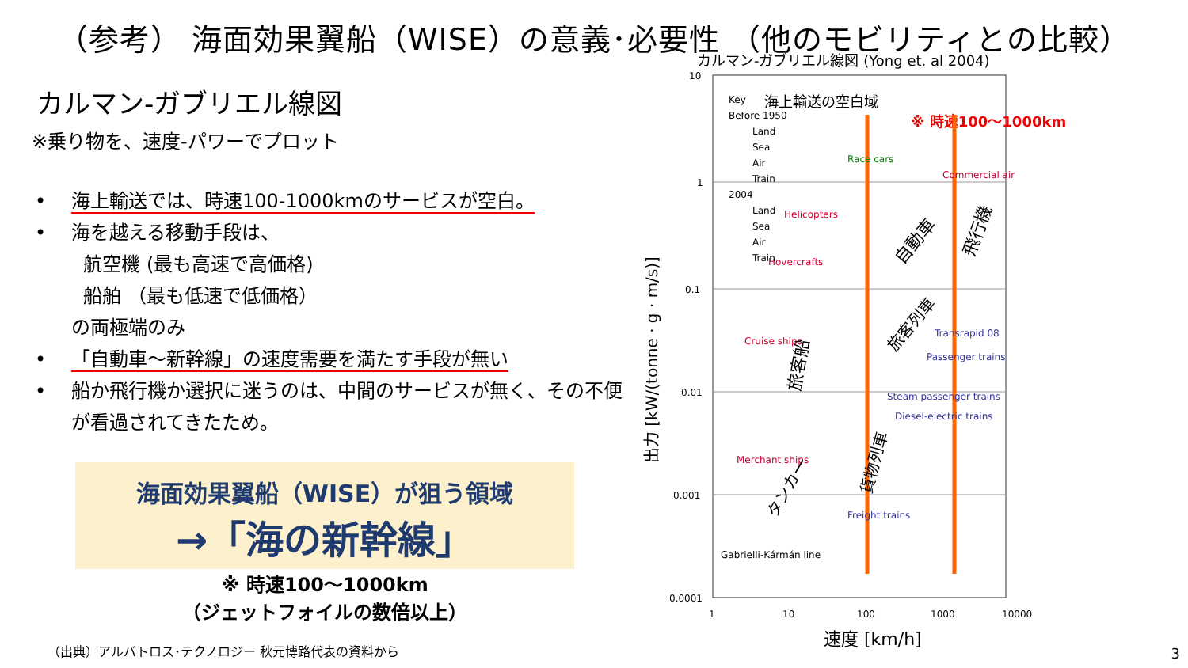（参考） 海面効果翼船（WISE）の意義･必要性 （他のモビリティとの比較）
カルマン-ガブリエル線図
※乗り物を、速度-パワーでプロット
• 海上輸送では、時速100-1000kmのサービスが空白。
• 海を越える移動手段は、
航空機 (最も高速で高価格)
船舶 （最も低速で低価格）
の両極端のみ
• 「自動車～新幹線」の速度需要を満たす手段が無い
• 船か飛行機か選択に迷うのは、中間のサービスが無く、その不便が看過されてきたため。
海面効果翼船（WISE）が狙う領域
→「海の新幹線」
※ 時速100～1000km
（ジェットフォイルの数倍以上）
カルマン-ガブリエル線図 (Yong et. al 2004)
10
1
0.1
0.01
0.001
0.0001
1
10
100
1000
10000
速度 [km/h]
出力 [kW/(tonne · g · m/s)]
海上輸送の空白域
※ 時速100～1000km
Race cars
Commercial air
Helicopters
Hovercrafts
Cruise ships
Merchant ships
Transrapid 08
Passenger trains
Steam passenger trains
Diesel-electric trains
Freight trains
Gabrielli-Kármán line
自動車
飛行機
旅客船
旅客列車
貨物列車
タンカー
Key
Before 1950
Land
Sea
Air
Train
2004
Land
Sea
Air
Train
（出典）アルバトロス･テクノロジー 秋元博路代表の資料から
3